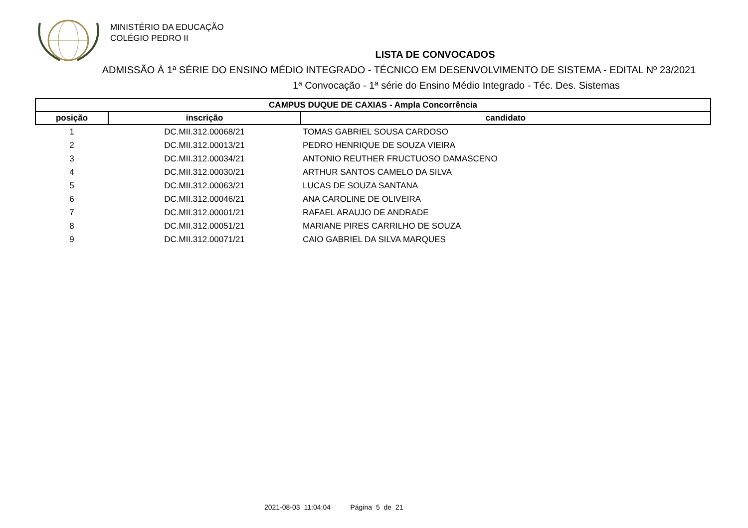MINISTÉRIO DA EDUCAÇÃO
COLÉGIO PEDRO II
LISTA DE CONVOCADOS
ADMISSÃO À 1ª SÉRIE DO ENSINO MÉDIO INTEGRADO - TÉCNICO EM DESENVOLVIMENTO DE SISTEMA - EDITAL Nº 23/2021
1ª Convocação - 1ª série do Ensino Médio Integrado - Téc. Des. Sistemas
| CAMPUS DUQUE DE CAXIAS - Ampla Concorrência | | |
| --- | --- | --- |
| posição | inscrição | candidato |
| 1 | DC.MII.312.00068/21 | TOMAS GABRIEL SOUSA CARDOSO |
| 2 | DC.MII.312.00013/21 | PEDRO HENRIQUE DE SOUZA VIEIRA |
| 3 | DC.MII.312.00034/21 | ANTONIO REUTHER FRUCTUOSO DAMASCENO |
| 4 | DC.MII.312.00030/21 | ARTHUR SANTOS CAMELO DA SILVA |
| 5 | DC.MII.312.00063/21 | LUCAS DE SOUZA SANTANA |
| 6 | DC.MII.312.00046/21 | ANA CAROLINE DE OLIVEIRA |
| 7 | DC.MII.312.00001/21 | RAFAEL ARAUJO DE ANDRADE |
| 8 | DC.MII.312.00051/21 | MARIANE PIRES CARRILHO DE SOUZA |
| 9 | DC.MII.312.00071/21 | CAIO GABRIEL DA SILVA MARQUES |
2021-08-03 11:04:04 Página 5 de 21